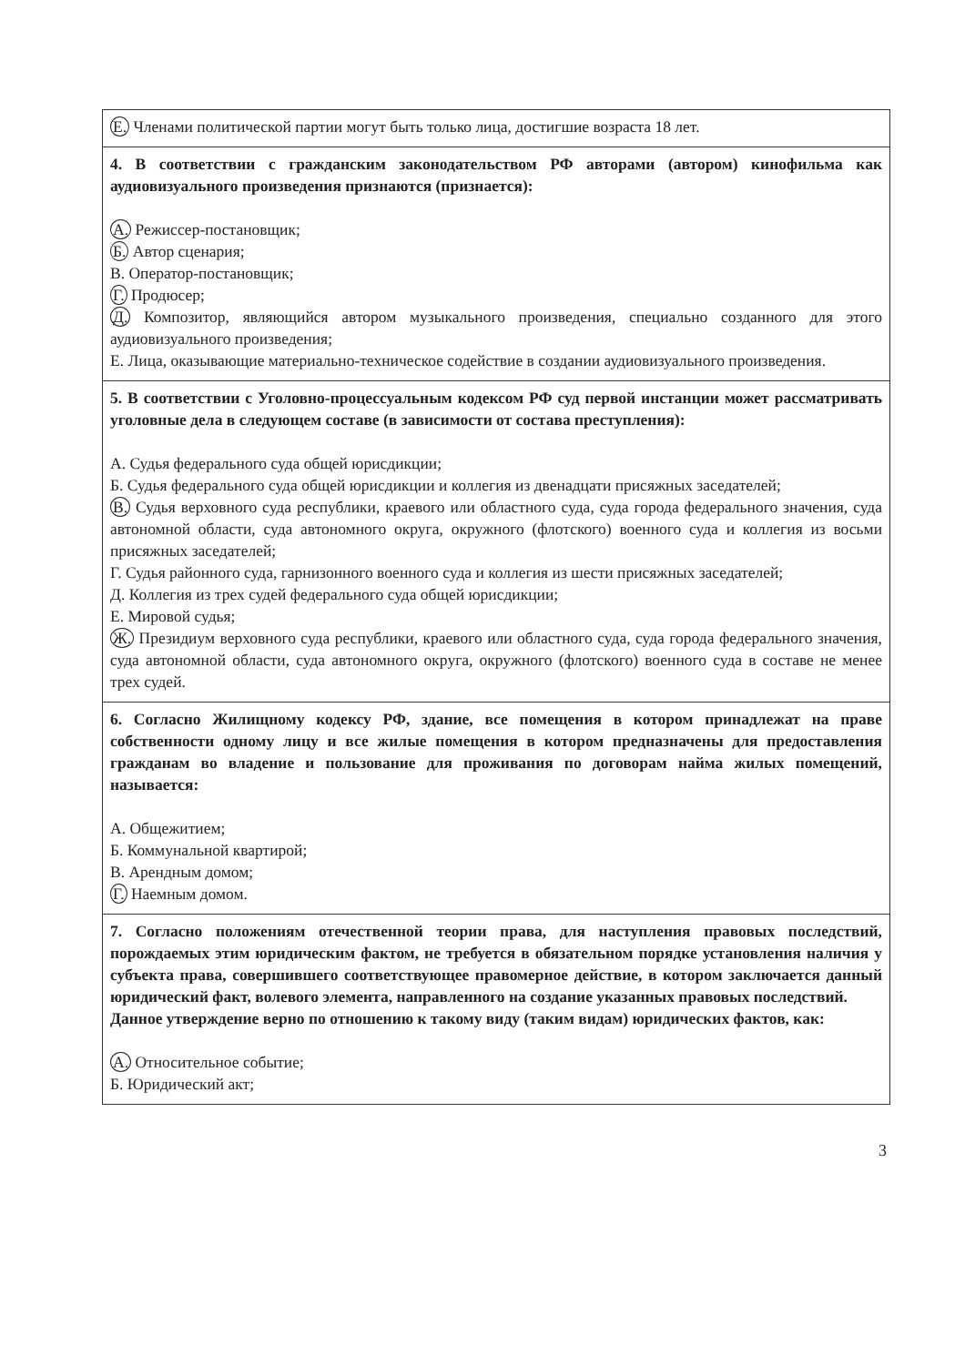| Е. Членами политической партии могут быть только лица, достигшие возраста 18 лет. |
| 4. В соответствии с гражданским законодательством РФ авторами (автором) кинофильма как аудиовизуального произведения признаются (признается): А. Режиссер-постановщик; Б. Автор сценария; В. Оператор-постановщик; Г. Продюсер; Д. Композитор, являющийся автором музыкального произведения, специально созданного для этого аудиовизуального произведения; Е. Лица, оказывающие материально-техническое содействие в создании аудиовизуального произведения. |
| 5. В соответствии с Уголовно-процессуальным кодексом РФ суд первой инстанции может рассматривать уголовные дела в следующем составе (в зависимости от состава преступления): А. Судья федерального суда общей юрисдикции; Б. Судья федерального суда общей юрисдикции и коллегия из двенадцати присяжных заседателей; В. Судья верховного суда республики, краевого или областного суда, суда города федерального значения, суда автономной области, суда автономного округа, окружного (флотского) военного суда и коллегия из восьми присяжных заседателей; Г. Судья районного суда, гарнизонного военного суда и коллегия из шести присяжных заседателей; Д. Коллегия из трех судей федерального суда общей юрисдикции; Е. Мировой судья; Ж. Президиум верховного суда республики, краевого или областного суда, суда города федерального значения, суда автономной области, суда автономного округа, окружного (флотского) военного суда в составе не менее трех судей. |
| 6. Согласно Жилищному кодексу РФ, здание, все помещения в котором принадлежат на праве собственности одному лицу и все жилые помещения в котором предназначены для предоставления гражданам во владение и пользование для проживания по договорам найма жилых помещений, называется: А. Общежитием; Б. Коммунальной квартирой; В. Арендным домом; Г. Наемным домом. |
| 7. Согласно положениям отечественной теории права, для наступления правовых последствий, порождаемых этим юридическим фактом, не требуется в обязательном порядке установления наличия у субъекта права, совершившего соответствующее правомерное действие, в котором заключается данный юридический факт, волевого элемента, направленного на создание указанных правовых последствий. Данное утверждение верно по отношению к такому виду (таким видам) юридических фактов, как: А. Относительное событие; Б. Юридический акт; |
3